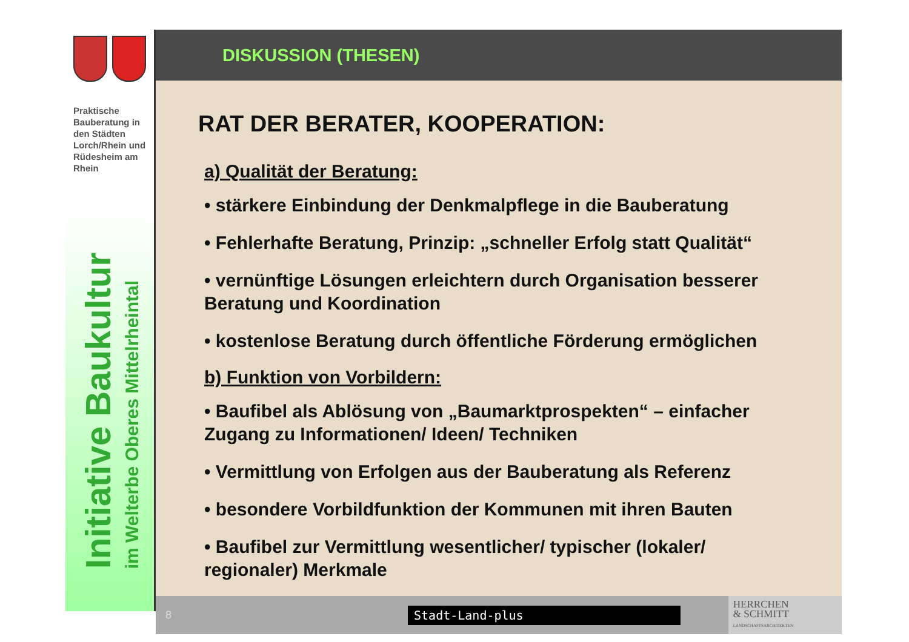Praktische Bauberatung in den Städten Lorch/Rhein und Rüdesheim am Rhein
Initiative Baukultur
im Welterbe Oberes Mittelrheintal
DISKUSSION (THESEN)
RAT DER BERATER, KOOPERATION:
a) Qualität der Beratung:
• stärkere Einbindung der Denkmalpflege in die Bauberatung
• Fehlerhafte Beratung, Prinzip: „schneller Erfolg statt Qualität“
• vernünftige Lösungen erleichtern durch Organisation besserer Beratung und Koordination
• kostenlose Beratung durch öffentliche Förderung ermöglichen
b) Funktion von Vorbildern:
• Baufibel als Ablösung von „Baumarktprospekten“ – einfacher Zugang zu Informationen/ Ideen/ Techniken
• Vermittlung von Erfolgen aus der Bauberatung als Referenz
• besondere Vorbildfunktion der Kommunen mit ihren Bauten
• Baufibel zur Vermittlung wesentlicher/ typischer (lokaler/ regionaler) Merkmale
8
Stadt-Land-plus
HERRCHEN
& SCHMITT
LANDSCHAFTSARCHITEKTEN